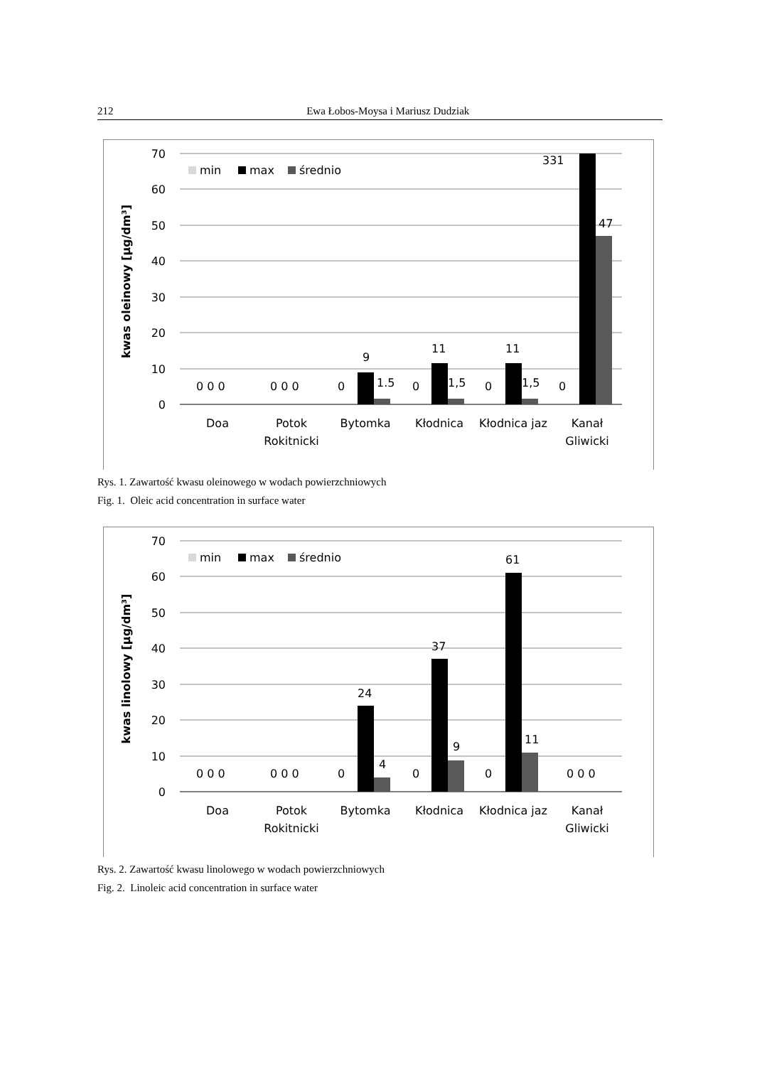212 Ewa Łobos-Moysa i Mariusz Dudziak
70
60
50
40
30
20
10
0
kwas oleinowy [µg/dm³]
min
max
średnio
0 0 0
0 0 0
0
9
1.5
0
11
1,5
0
11
1,5
0
331
47
Doa
Potok
Rokitnicki
Bytomka
Kłodnica
Kłodnica jaz
Kanał
Gliwicki
Rys. 1. Zawartość kwasu oleinowego w wodach powierzchniowych
Fig. 1. Oleic acid concentration in surface water
70
60
50
40
30
20
10
0
kwas linolowy [µg/dm³]
min
max
średnio
0 0 0
0 0 0
0
24
4
0
37
9
0
61
11
0 0 0
Doa
Potok
Rokitnicki
Bytomka
Kłodnica
Kłodnica jaz
Kanał
Gliwicki
Rys. 2. Zawartość kwasu linolowego w wodach powierzchniowych
Fig. 2. Linoleic acid concentration in surface water